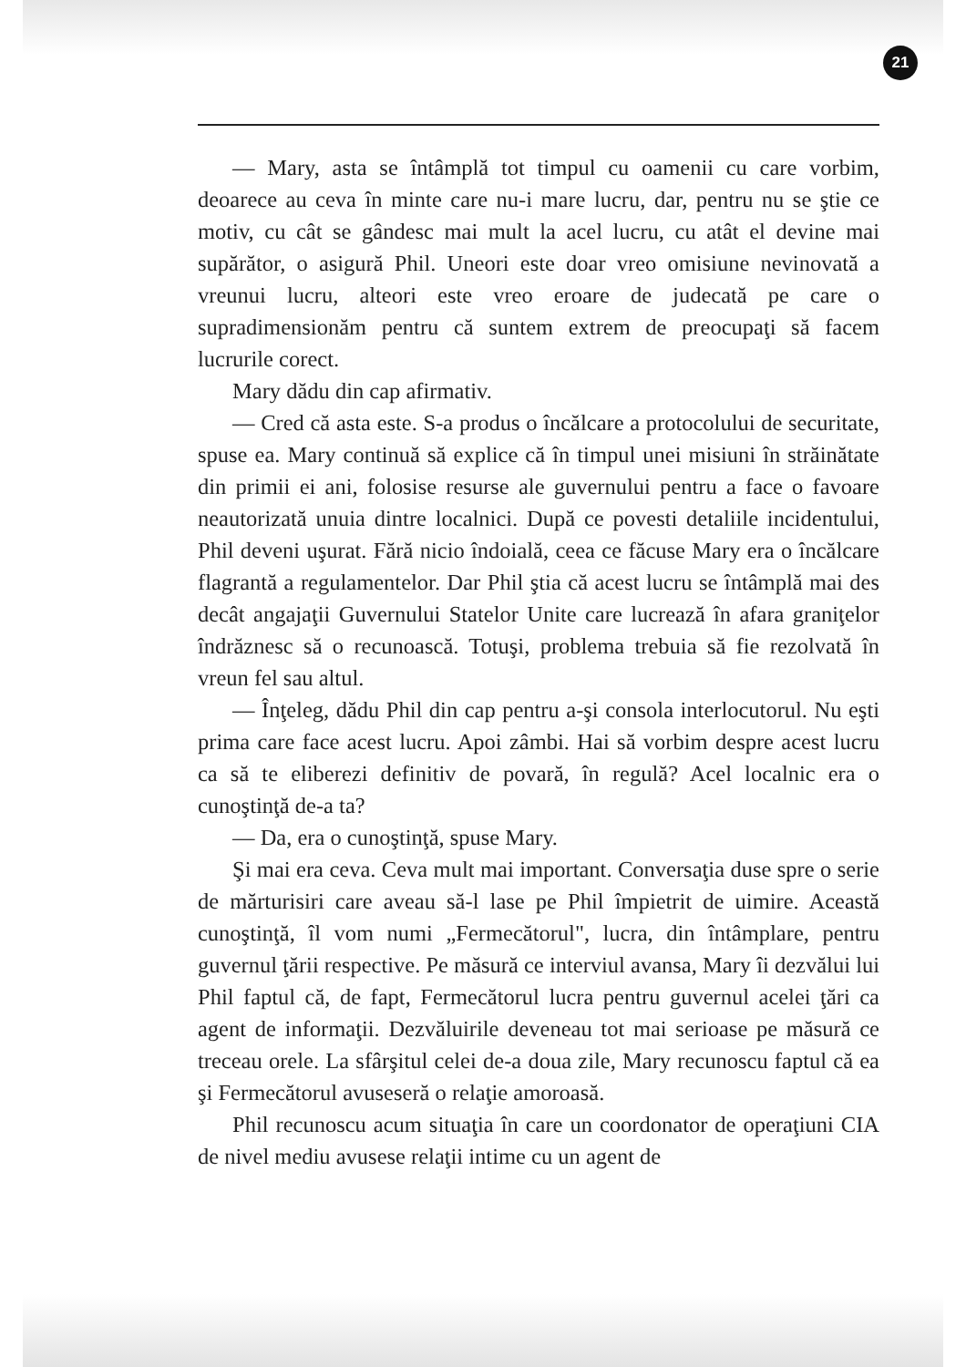21
— Mary, asta se întâmplă tot timpul cu oamenii cu care vorbim, deoarece au ceva în minte care nu-i mare lucru, dar, pentru nu se ştie ce motiv, cu cât se gândesc mai mult la acel lucru, cu atât el devine mai supărător, o asigură Phil. Uneori este doar vreo omisiune nevinovată a vreunui lucru, alteori este vreo eroare de judecată pe care o supradimensionăm pentru că suntem extrem de preocupaţi să facem lucrurile corect.
Mary dădu din cap afirmativ.
— Cred că asta este. S-a produs o încălcare a protocolului de securitate, spuse ea. Mary continuă să explice că în timpul unei misiuni în străinătate din primii ei ani, folosise resurse ale guvernului pentru a face o favoare neautorizată unuia dintre localnici. După ce povesti detaliile incidentului, Phil deveni uşurat. Fără nicio îndoială, ceea ce făcuse Mary era o încălcare flagrantă a regulamentelor. Dar Phil ştia că acest lucru se întâmplă mai des decât angajaţii Guvernului Statelor Unite care lucrează în afara graniţelor îndrăznesc să o recunoască. Totuşi, problema trebuia să fie rezolvată în vreun fel sau altul.
— Înţeleg, dădu Phil din cap pentru a-şi consola interlocutorul. Nu eşti prima care face acest lucru. Apoi zâmbi. Hai să vorbim despre acest lucru ca să te eliberezi definitiv de povară, în regulă? Acel localnic era o cunoştinţă de-a ta?
— Da, era o cunoştinţă, spuse Mary.
Şi mai era ceva. Ceva mult mai important. Conversaţia duse spre o serie de mărturisiri care aveau să-l lase pe Phil împietrit de uimire. Această cunoştinţă, îl vom numi „Fermecătorul", lucra, din întâmplare, pentru guvernul ţării respective. Pe măsură ce interviul avansa, Mary îi dezvălui lui Phil faptul că, de fapt, Fermecătorul lucra pentru guvernul acelei ţări ca agent de informaţii. Dezvăluirile deveneau tot mai serioase pe măsură ce treceau orele. La sfârşitul celei de-a doua zile, Mary recunoscu faptul că ea şi Fermecătorul avuseseră o relaţie amoroasă.
Phil recunoscu acum situaţia în care un coordonator de operaţiuni CIA de nivel mediu avusese relaţii intime cu un agent de